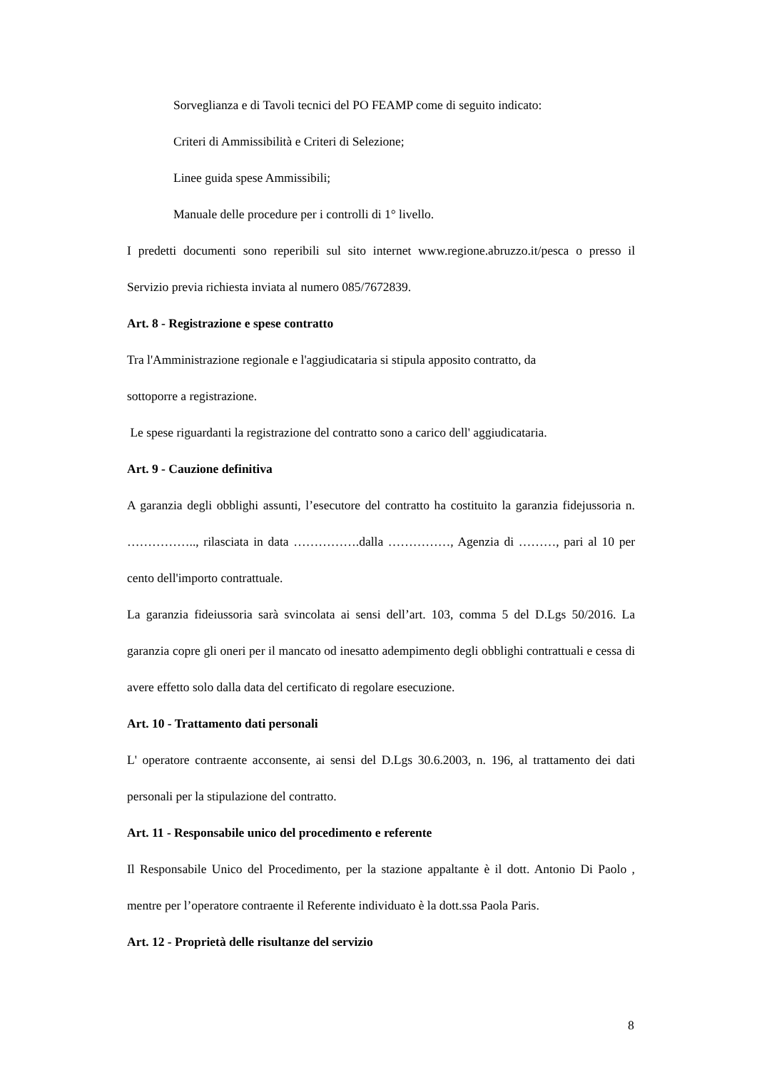Sorveglianza e di Tavoli tecnici del PO FEAMP come di seguito indicato:
Criteri di Ammissibilità e Criteri di Selezione;
Linee guida spese Ammissibili;
Manuale delle procedure per i controlli di 1° livello.
I predetti documenti sono reperibili sul sito internet www.regione.abruzzo.it/pesca o presso il Servizio previa richiesta inviata al numero 085/7672839.
Art. 8 - Registrazione e spese contratto
Tra l'Amministrazione regionale e l'aggiudicataria si stipula apposito contratto, da
sottoporre a registrazione.
Le spese riguardanti la registrazione del contratto sono a carico dell' aggiudicataria.
Art. 9 - Cauzione definitiva
A garanzia degli obblighi assunti, l’esecutore del contratto ha costituito la garanzia fidejussoria n. …………….., rilasciata in data …………….dalla ……………, Agenzia di ………, pari al 10 per cento dell'importo contrattuale.
La garanzia fideiussoria sarà svincolata ai sensi dell’art. 103, comma 5 del D.Lgs 50/2016. La garanzia copre gli oneri per il mancato od inesatto adempimento degli obblighi contrattuali e cessa di avere effetto solo dalla data del certificato di regolare esecuzione.
Art. 10 - Trattamento dati personali
L' operatore contraente acconsente, ai sensi del D.Lgs 30.6.2003, n. 196, al trattamento dei dati personali per la stipulazione del contratto.
Art. 11 - Responsabile unico del procedimento e referente
Il Responsabile Unico del Procedimento, per la stazione appaltante è il dott. Antonio Di Paolo , mentre per l’operatore contraente il Referente individuato è la dott.ssa Paola Paris.
Art. 12 - Proprietà delle risultanze del servizio
8